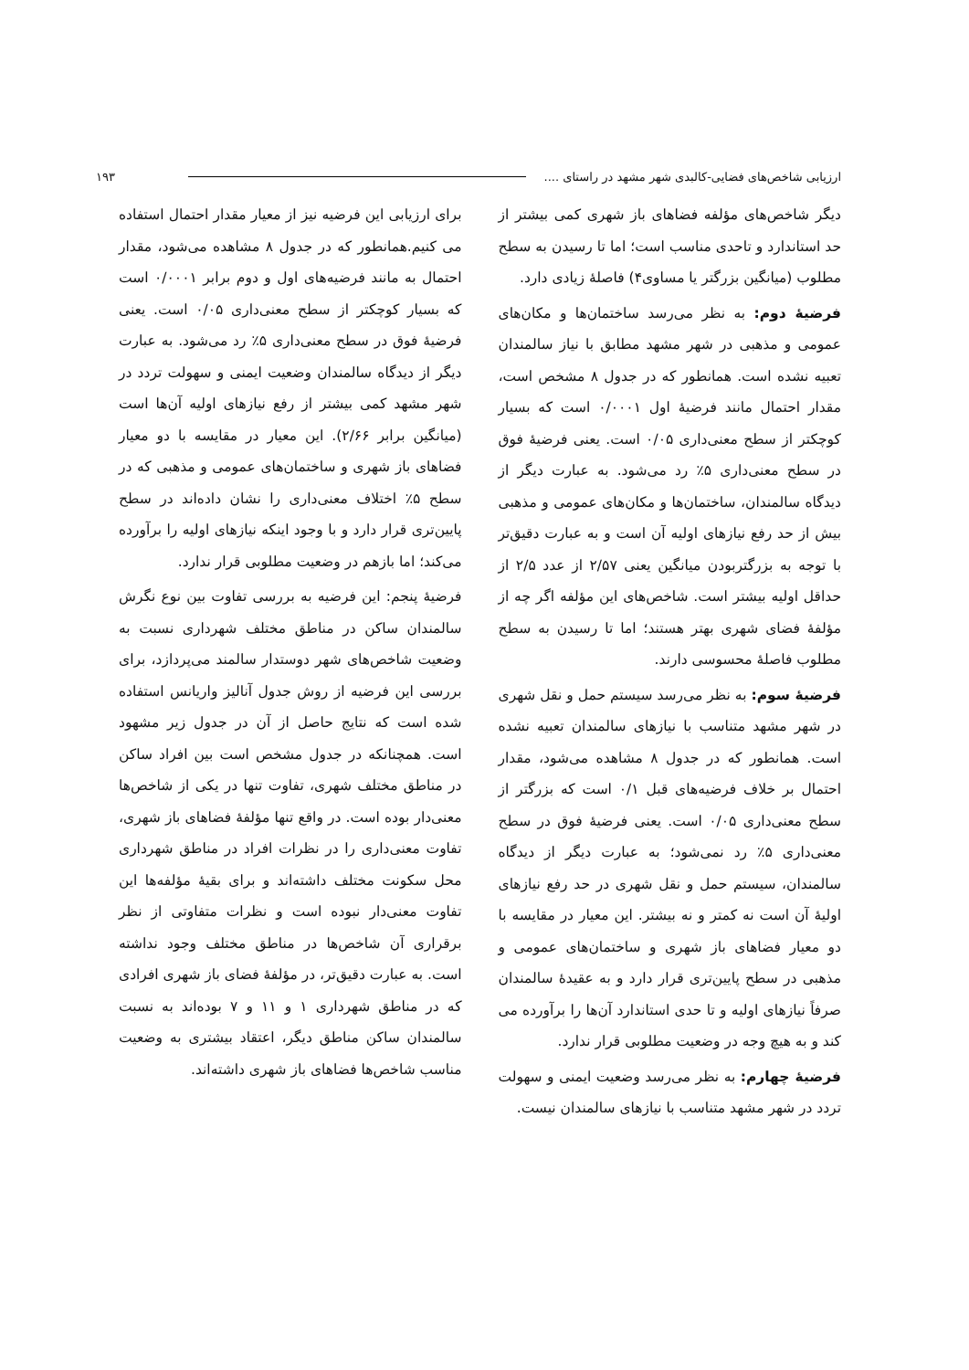ارزیابی شاخص‌های فضایی-کالبدی شهر مشهد در راستای .... ۱۹۳
دیگر شاخص‌های مؤلفه فضاهای باز شهری کمی بیشتر از حد استاندارد و تاحدی مناسب است؛ اما تا رسیدن به سطح مطلوب (میانگین بزرگتر یا مساوی۴) فاصلهٔ زیادی دارد.
فرضیهٔ دوم: به نظر می‌رسد ساختمان‌ها و مکان‌های عمومی و مذهبی در شهر مشهد مطابق با نیاز سالمندان تعبیه نشده است. همانطور که در جدول ۸ مشخص است، مقدار احتمال مانند فرضیهٔ اول ۰/۰۰۰۱ است که بسیار کوچکتر از سطح معنی‌داری ۰/۰۵ است. یعنی فرضیهٔ فوق در سطح معنی‌داری ۵٪ رد می‌شود. به عبارت دیگر از دیدگاه سالمندان، ساختمان‌ها و مکان‌های عمومی و مذهبی بیش از حد رفع نیازهای اولیه آن است و به عبارت دقیق‌تر با توجه به بزرگتربودن میانگین یعنی ۲/۵۷ از عدد ۲/۵ از حداقل اولیه بیشتر است. شاخص‌های این مؤلفه اگر چه از مؤلفهٔ فضای شهری بهتر هستند؛ اما تا رسیدن به سطح مطلوب فاصلهٔ محسوسی دارند.
فرضیهٔ سوم: به نظر می‌رسد سیستم حمل و نقل شهری در شهر مشهد متناسب با نیازهای سالمندان تعبیه نشده است. همانطور که در جدول ۸ مشاهده می‌شود، مقدار احتمال بر خلاف فرضیه‌های قبل ۰/۱ است که بزرگتر از سطح معنی‌داری ۰/۰۵ است. یعنی فرضیهٔ فوق در سطح معنی‌داری ۵٪ رد نمی‌شود؛ به عبارت دیگر از دیدگاه سالمندان، سیستم حمل و نقل شهری در حد رفع نیازهای اولیهٔ آن است نه کمتر و نه بیشتر. این معیار در مقایسه با دو معیار فضاهای باز شهری و ساختمان‌های عمومی و مذهبی در سطح پایین‌تری قرار دارد و به عقیدهٔ سالمندان صرفاً نیازهای اولیه و تا حدی استاندارد آن‌ها را برآورده می کند و به هیچ وجه در وضعیت مطلوبی قرار ندارد.
فرضیهٔ چهارم: به نظر می‌رسد وضعیت ایمنی و سهولت تردد در شهر مشهد متناسب با نیازهای سالمندان نیست.
برای ارزیابی این فرضیه نیز از معیار مقدار احتمال استفاده می کنیم.همانطور که در جدول ۸ مشاهده می‌شود، مقدار احتمال به مانند فرضیه‌های اول و دوم برابر ۰/۰۰۰۱ است که بسیار کوچکتر از سطح معنی‌داری ۰/۰۵ است. یعنی فرضیهٔ فوق در سطح معنی‌داری ۵٪ رد می‌شود. به عبارت دیگر از دیدگاه سالمندان وضعیت ایمنی و سهولت تردد در شهر مشهد کمی بیشتر از رفع نیازهای اولیه آن‌ها است (میانگین برابر ۲/۶۶). این معیار در مقایسه با دو معیار فضاهای باز شهری و ساختمان‌های عمومی و مذهبی که در سطح ۵٪ اختلاف معنی‌داری را نشان داده‌اند در سطح پایین‌تری قرار دارد و با وجود اینکه نیازهای اولیه را برآورده می‌کند؛ اما بازهم در وضعیت مطلوبی قرار ندارد.
فرضیهٔ پنجم: این فرضیه به بررسی تفاوت بین نوع نگرش سالمندان ساکن در مناطق مختلف شهرداری نسبت به وضعیت شاخص‌های شهر دوستدار سالمند می‌پردازد، برای بررسی این فرضیه از روش جدول آنالیز واریانس استفاده شده است که نتایج حاصل از آن در جدول زیر مشهود است. همچنانکه در جدول مشخص است بین افراد ساکن در مناطق مختلف شهری، تفاوت تنها در یکی از شاخص‌ها معنی‌دار بوده است. در واقع تنها مؤلفهٔ فضاهای باز شهری، تفاوت معنی‌داری را در نظرات افراد در مناطق شهرداری محل سکونت مختلف داشته‌اند و برای بقیهٔ مؤلفه‌ها این تفاوت معنی‌دار نبوده است و نظرات متفاوتی از نظر برقراری آن شاخص‌ها در مناطق مختلف وجود نداشته است. به عبارت دقیق‌تر، در مؤلفهٔ فضای باز شهری افرادی که در مناطق شهرداری ۱ و ۱۱ و ۷ بوده‌اند به نسبت سالمندان ساکن مناطق دیگر، اعتقاد بیشتری به وضعیت مناسب شاخص‌ها فضاهای باز شهری داشته‌اند.